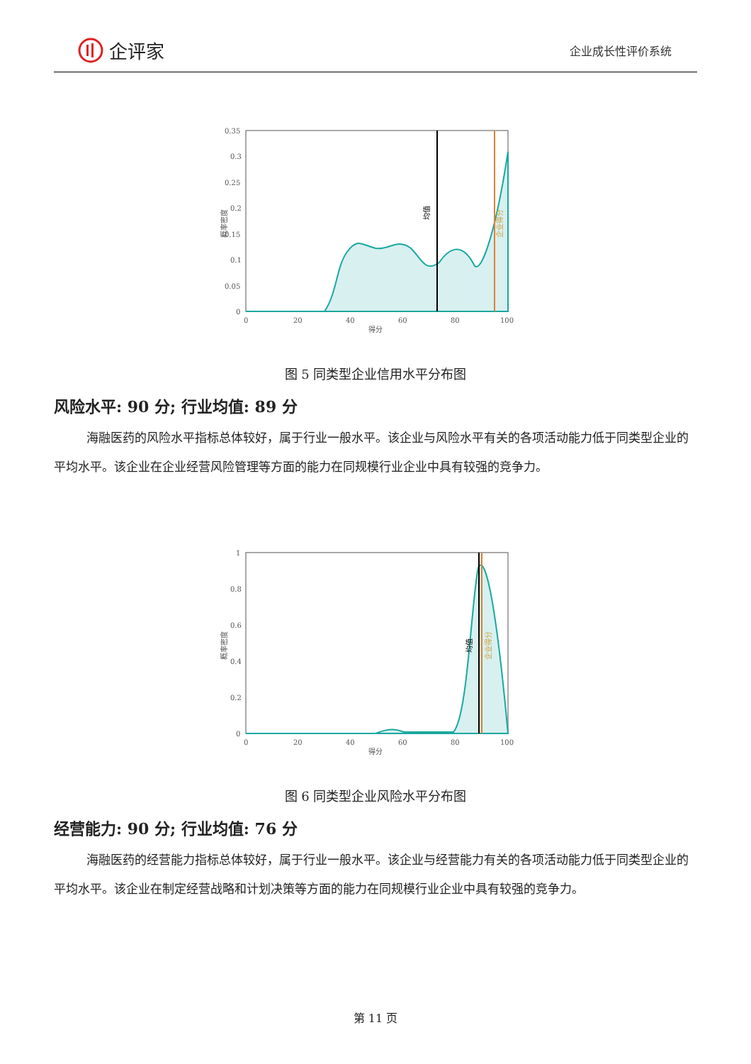企评家
企业成长性评价系统
0.35
0.3
0.25
0.2
0.15
0.1
0.05
0
0
20
40
60
80
100
得分
概率密度
均值
企业得分
图 5 同类型企业信用水平分布图
风险水平: 90 分; 行业均值: 89 分
海融医药的风险水平指标总体较好，属于行业一般水平。该企业与风险水平有关的各项活动能力低于同类型企业的平均水平。该企业在企业经营风险管理等方面的能力在同规模行业企业中具有较强的竞争力。
1
0.8
0.6
0.4
0.2
0
0
20
40
60
80
100
得分
概率密度
均值
企业得分
图 6 同类型企业风险水平分布图
经营能力: 90 分; 行业均值: 76 分
海融医药的经营能力指标总体较好，属于行业一般水平。该企业与经营能力有关的各项活动能力低于同类型企业的平均水平。该企业在制定经营战略和计划决策等方面的能力在同规模行业企业中具有较强的竞争力。
第 11 页